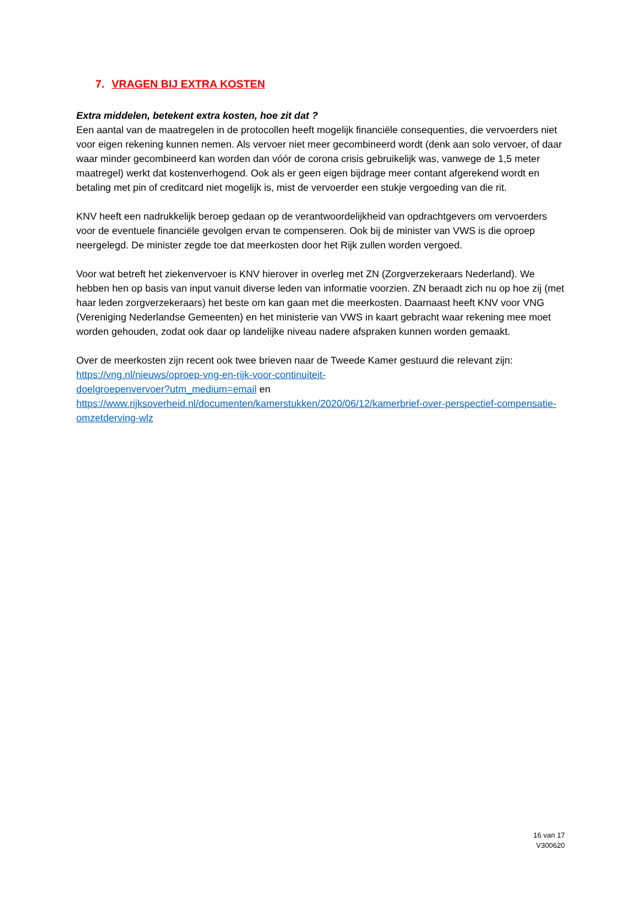7. VRAGEN BIJ EXTRA KOSTEN
Extra middelen, betekent extra kosten, hoe zit dat ?
Een aantal van de maatregelen in de protocollen heeft mogelijk financiële consequenties, die vervoerders niet voor eigen rekening kunnen nemen. Als vervoer niet meer gecombineerd wordt (denk aan solo vervoer, of daar waar minder gecombineerd kan worden dan vóór de corona crisis gebruikelijk was, vanwege de 1,5 meter maatregel) werkt dat kostenverhogend. Ook als er geen eigen bijdrage meer contant afgerekend wordt en betaling met pin of creditcard niet mogelijk is, mist de vervoerder een stukje vergoeding van die rit.
KNV heeft een nadrukkelijk beroep gedaan op de verantwoordelijkheid van opdrachtgevers om vervoerders voor de eventuele financiële gevolgen ervan te compenseren. Ook bij de minister van VWS is die oproep neergelegd. De minister zegde toe dat meerkosten door het Rijk zullen worden vergoed.
Voor wat betreft het ziekenvervoer is KNV hierover in overleg met ZN (Zorgverzekeraars Nederland). We hebben hen op basis van input vanuit diverse leden van informatie voorzien. ZN beraadt zich nu op hoe zij (met haar leden zorgverzekeraars) het beste om kan gaan met die meerkosten. Daarnaast heeft KNV voor VNG (Vereniging Nederlandse Gemeenten) en het ministerie van VWS in kaart gebracht waar rekening mee moet worden gehouden, zodat ook daar op landelijke niveau nadere afspraken kunnen worden gemaakt.
Over de meerkosten zijn recent ook twee brieven naar de Tweede Kamer gestuurd die relevant zijn:
https://vng.nl/nieuws/oproep-vng-en-rijk-voor-continuiteit-
doelgroepenvervoer?utm_medium=email en
https://www.rijksoverheid.nl/documenten/kamerstukken/2020/06/12/kamerbrief-over-perspectief-compensatie-omzetderving-wlz
16 van 17
V300620